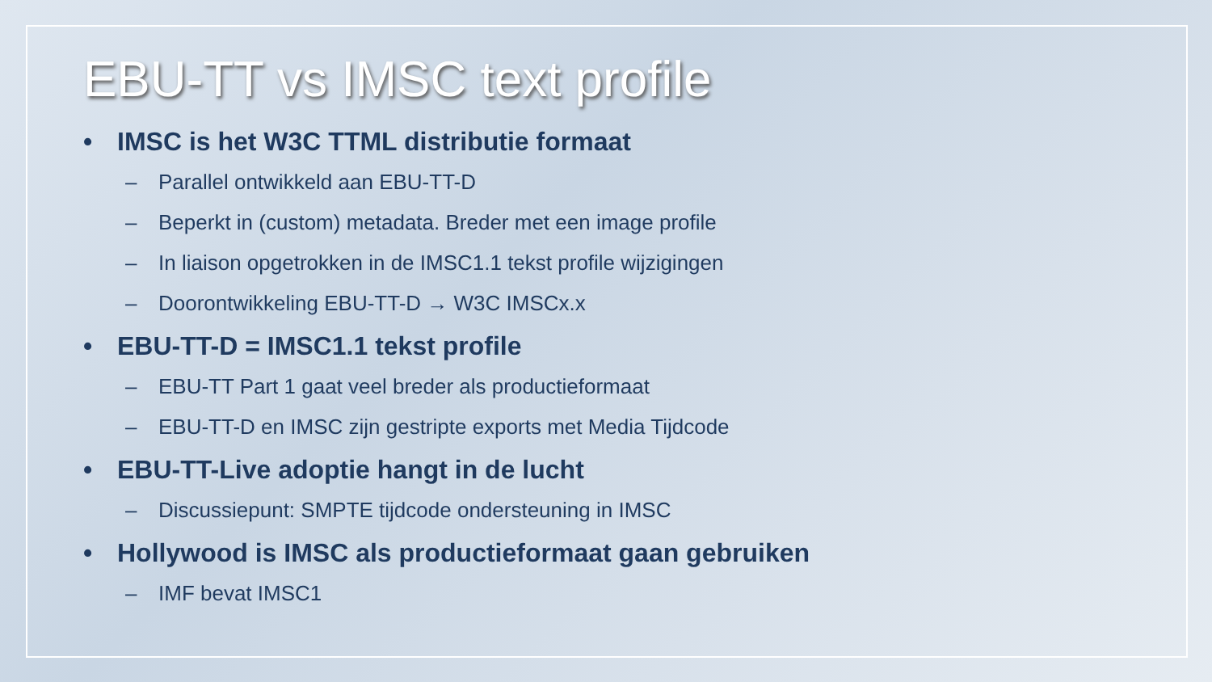EBU-TT vs IMSC text profile
• IMSC is het W3C TTML distributie formaat
– Parallel ontwikkeld aan EBU-TT-D
– Beperkt in (custom) metadata. Breder met een image profile
– In liaison opgetrokken in de IMSC1.1 tekst profile wijzigingen
– Doorontwikkeling EBU-TT-D → W3C IMSCx.x
• EBU-TT-D = IMSC1.1 tekst profile
– EBU-TT Part 1 gaat veel breder als productieformaat
– EBU-TT-D en IMSC zijn gestripte exports met Media Tijdcode
• EBU-TT-Live adoptie hangt in de lucht
– Discussiepunt: SMPTE tijdcode ondersteuning in IMSC
• Hollywood is IMSC als productieformaat gaan gebruiken
– IMF bevat IMSC1